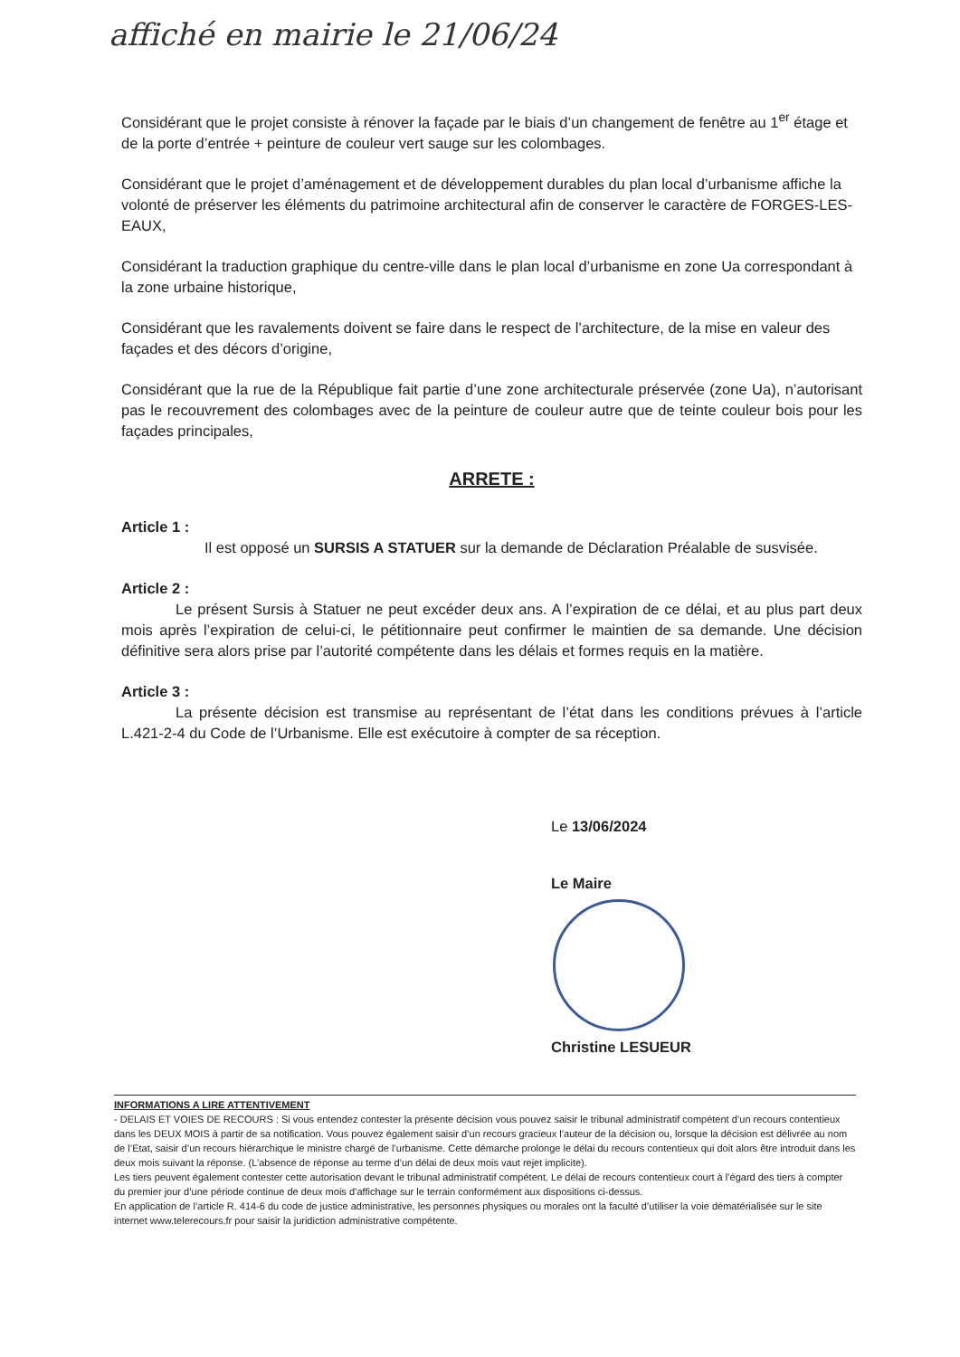affiché en mairie le 21/06/24
Considérant que le projet consiste à rénover la façade par le biais d’un changement de fenêtre au 1<sup>er</sup> étage et de la porte d’entrée + peinture de couleur vert sauge sur les colombages.
Considérant que le projet d’aménagement et de développement durables du plan local d’urbanisme affiche la volonté de préserver les éléments du patrimoine architectural afin de conserver le caractère de FORGES-LES-EAUX,
Considérant la traduction graphique du centre-ville dans le plan local d’urbanisme en zone Ua correspondant à la zone urbaine historique,
Considérant que les ravalements doivent se faire dans le respect de l’architecture, de la mise en valeur des façades et des décors d’origine,
Considérant que la rue de la République fait partie d’une zone architecturale préservée (zone Ua), n’autorisant pas le recouvrement des colombages avec de la peinture de couleur autre que de teinte couleur bois pour les façades principales,
ARRETE :
Article 1 :
Il est opposé un SURSIS A STATUER sur la demande de Déclaration Préalable de susvisée.
Article 2 :
Le présent Sursis à Statuer ne peut excéder deux ans. A l’expiration de ce délai, et au plus part deux mois après l’expiration de celui-ci, le pétitionnaire peut confirmer le maintien de sa demande. Une décision définitive sera alors prise par l’autorité compétente dans les délais et formes requis en la matière.
Article 3 :
La présente décision est transmise au représentant de l’état dans les conditions prévues à l’article L.421-2-4 du Code de l’Urbanisme. Elle est exécutoire à compter de sa réception.
Le 13/06/2024
Le Maire
Christine LESUEUR
INFORMATIONS A LIRE ATTENTIVEMENT
- DELAIS ET VOIES DE RECOURS : Si vous entendez contester la présente décision vous pouvez saisir le tribunal administratif compétent d’un recours contentieux dans les DEUX MOIS à partir de sa notification. Vous pouvez également saisir d’un recours gracieux l’auteur de la décision ou, lorsque la décision est délivrée au nom de l’Etat, saisir d’un recours hiérarchique le ministre chargé de l’urbanisme. Cette démarche prolonge le délai du recours contentieux qui doit alors être introduit dans les deux mois suivant la réponse. (L’absence de réponse au terme d’un délai de deux mois vaut rejet implicite).
Les tiers peuvent également contester cette autorisation devant le tribunal administratif compétent. Le délai de recours contentieux court à l’égard des tiers à compter du premier jour d’une période continue de deux mois d’affichage sur le terrain conformément aux dispositions ci-dessus.
En application de l’article R. 414-6 du code de justice administrative, les personnes physiques ou morales ont la faculté d’utiliser la voie dématérialisée sur le site internet www.telerecours.fr pour saisir la juridiction administrative compétente.